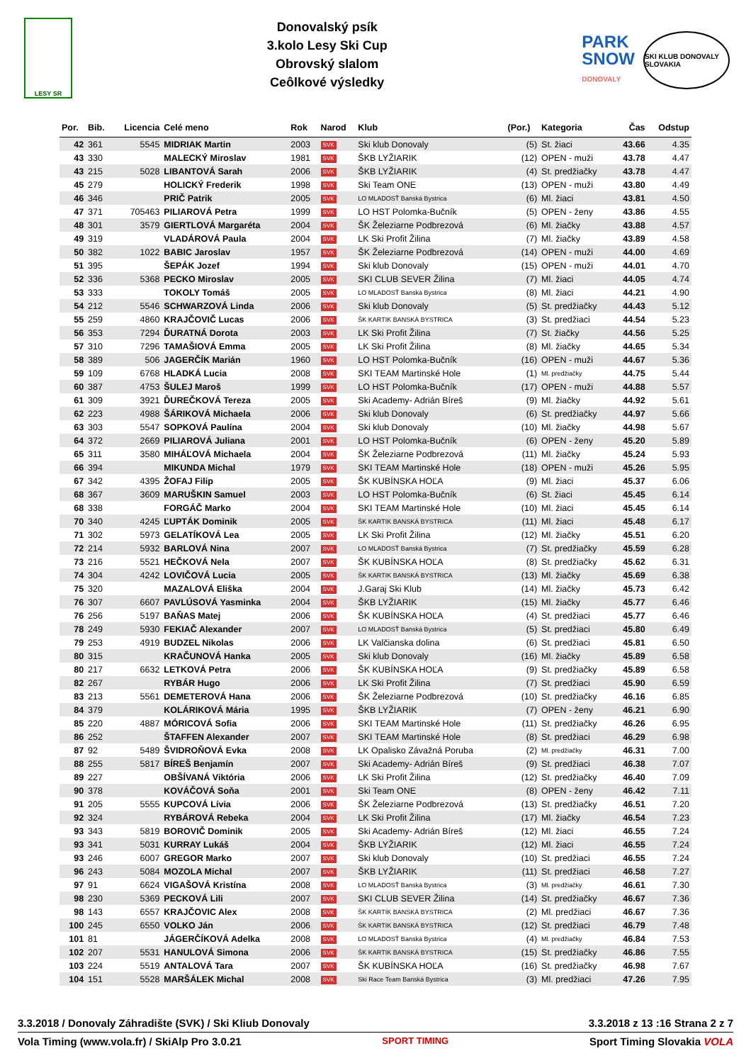LESY SR
Donovalský psík
3.kolo Lesy Ski Cup
Obrovský slalom
Ceôlkové výsledky
PARK
SNOW
DONOVALY
SKI KLUB DONOVALY SLOVAKIA
| Por. | Bib. | Licencia | Celé meno | Rok | Narod | Klub | (Por.) | Kategoria | Čas | Odstup |
| --- | --- | --- | --- | --- | --- | --- | --- | --- | --- | --- |
| 42 | 361 | 5545 | MIDRIAK Martin | 2003 | SVK | Ski klub Donovaly | (5) | St. žiaci | 43.66 | 4.35 |
| 43 | 330 | | MALECKÝ Miroslav | 1981 | SVK | ŠKB LYŽIARIK | (12) | OPEN - muži | 43.78 | 4.47 |
| 43 | 215 | 5028 | LIBANTOVÁ Sarah | 2006 | SVK | ŠKB LYŽIARIK | (4) | St. predžiačky | 43.78 | 4.47 |
| 45 | 279 | | HOLICKÝ Frederik | 1998 | SVK | Ski Team ONE | (13) | OPEN - muži | 43.80 | 4.49 |
| 46 | 346 | | PRIČ Patrik | 2005 | SVK | LO MLADOSŤ Banská Bystrica | (6) | Ml. žiaci | 43.81 | 4.50 |
| 47 | 371 | 705463 | PILIAROVÁ Petra | 1999 | SVK | LO HST Polomka-Bučník | (5) | OPEN - ženy | 43.86 | 4.55 |
| 48 | 301 | 3579 | GIERTLOVÁ Margaréta | 2004 | SVK | ŠK Železiarne Podbrezová | (6) | Ml. žiačky | 43.88 | 4.57 |
| 49 | 319 | | VLADÁROVÁ Paula | 2004 | SVK | LK Ski Profit Žilina | (7) | Ml. žiačky | 43.89 | 4.58 |
| 50 | 382 | 1022 | BABIC Jaroslav | 1957 | SVK | ŠK Železiarne Podbrezová | (14) | OPEN - muži | 44.00 | 4.69 |
| 51 | 395 | | ŠEPÁK Jozef | 1994 | SVK | Ski klub Donovaly | (15) | OPEN - muži | 44.01 | 4.70 |
| 52 | 336 | 5368 | PECKO Miroslav | 2005 | SVK | SKI CLUB SEVER Žilina | (7) | Ml. žiaci | 44.05 | 4.74 |
| 53 | 333 | | TOKOLY Tomáš | 2005 | SVK | LO MLADOSŤ Banská Bystrica | (8) | Ml. žiaci | 44.21 | 4.90 |
| 54 | 212 | 5546 | SCHWARZOVÁ Linda | 2006 | SVK | Ski klub Donovaly | (5) | St. predžiačky | 44.43 | 5.12 |
| 55 | 259 | 4860 | KRAJČOVIČ Lucas | 2006 | SVK | ŠK KARTIK BANSKÁ BYSTRICA | (3) | St. predžiaci | 44.54 | 5.23 |
| 56 | 353 | 7294 | ĎURATNÁ Dorota | 2003 | SVK | LK Ski Profit Žilina | (7) | St. žiačky | 44.56 | 5.25 |
| 57 | 310 | 7296 | TAMAŠIOVÁ Emma | 2005 | SVK | LK Ski Profit Žilina | (8) | Ml. žiačky | 44.65 | 5.34 |
| 58 | 389 | 506 | JAGERČÍK Marián | 1960 | SVK | LO HST Polomka-Bučník | (16) | OPEN - muži | 44.67 | 5.36 |
| 59 | 109 | 6768 | HLADKÁ Lucia | 2008 | SVK | SKI TEAM Martinské Hole | (1) | Ml. predžiačky | 44.75 | 5.44 |
| 60 | 387 | 4753 | ŠULEJ Maroš | 1999 | SVK | LO HST Polomka-Bučník | (17) | OPEN - muži | 44.88 | 5.57 |
| 61 | 309 | 3921 | ĎUREČKOVÁ Tereza | 2005 | SVK | Ski Academy- Adrián Bíreš | (9) | Ml. žiačky | 44.92 | 5.61 |
| 62 | 223 | 4988 | ŠÁRIKOVÁ Michaela | 2006 | SVK | Ski klub Donovaly | (6) | St. predžiačky | 44.97 | 5.66 |
| 63 | 303 | 5547 | SOPKOVÁ Paulína | 2004 | SVK | Ski klub Donovaly | (10) | Ml. žiačky | 44.98 | 5.67 |
| 64 | 372 | 2669 | PILIAROVÁ Juliana | 2001 | SVK | LO HST Polomka-Bučník | (6) | OPEN - ženy | 45.20 | 5.89 |
| 65 | 311 | 3580 | MIHÁĽOVÁ Michaela | 2004 | SVK | ŠK Železiarne Podbrezová | (11) | Ml. žiačky | 45.24 | 5.93 |
| 66 | 394 | | MIKUNDA Michal | 1979 | SVK | SKI TEAM Martinské Hole | (18) | OPEN - muži | 45.26 | 5.95 |
| 67 | 342 | 4395 | ŽOFAJ Filip | 2005 | SVK | ŠK KUBÍNSKA HOĽA | (9) | Ml. žiaci | 45.37 | 6.06 |
| 68 | 367 | 3609 | MARUŠKIN Samuel | 2003 | SVK | LO HST Polomka-Bučník | (6) | St. žiaci | 45.45 | 6.14 |
| 68 | 338 | | FORGÁČ Marko | 2004 | SVK | SKI TEAM Martinské Hole | (10) | Ml. žiaci | 45.45 | 6.14 |
| 70 | 340 | 4245 | ĽUPTÁK Dominik | 2005 | SVK | ŠK KARTIK BANSKÁ BYSTRICA | (11) | Ml. žiaci | 45.48 | 6.17 |
| 71 | 302 | 5973 | GELATÍKOVÁ Lea | 2005 | SVK | LK Ski Profit Žilina | (12) | Ml. žiačky | 45.51 | 6.20 |
| 72 | 214 | 5932 | BARLOVÁ Nina | 2007 | SVK | LO MLADOSŤ Banská Bystrica | (7) | St. predžiačky | 45.59 | 6.28 |
| 73 | 216 | 5521 | HEČKOVÁ Nela | 2007 | SVK | ŠK KUBÍNSKA HOĽA | (8) | St. predžiačky | 45.62 | 6.31 |
| 74 | 304 | 4242 | LOVIČOVÁ Lucia | 2005 | SVK | ŠK KARTIK BANSKÁ BYSTRICA | (13) | Ml. žiačky | 45.69 | 6.38 |
| 75 | 320 | | MAZALOVÁ Eliška | 2004 | SVK | J.Garaj Ski Klub | (14) | Ml. žiačky | 45.73 | 6.42 |
| 76 | 307 | 6607 | PAVLÚSOVÁ Yasminka | 2004 | SVK | ŠKB LYŽIARIK | (15) | Ml. žiačky | 45.77 | 6.46 |
| 76 | 256 | 5197 | BAŇAS Matej | 2006 | SVK | ŠK KUBÍNSKA HOĽA | (4) | St. predžiaci | 45.77 | 6.46 |
| 78 | 249 | 5930 | FEKIAČ Alexander | 2007 | SVK | LO MLADOSŤ Banská Bystrica | (5) | St. predžiaci | 45.80 | 6.49 |
| 79 | 253 | 4919 | BUDZEL Nikolas | 2006 | SVK | LK Valčianska dolina | (6) | St. predžiaci | 45.81 | 6.50 |
| 80 | 315 | | KRAČUNOVÁ Hanka | 2005 | SVK | Ski klub Donovaly | (16) | Ml. žiačky | 45.89 | 6.58 |
| 80 | 217 | 6632 | LETKOVÁ Petra | 2006 | SVK | ŠK KUBÍNSKA HOĽA | (9) | St. predžiačky | 45.89 | 6.58 |
| 82 | 267 | | RYBÁR Hugo | 2006 | SVK | LK Ski Profit Žilina | (7) | St. predžiaci | 45.90 | 6.59 |
| 83 | 213 | 5561 | DEMETEROVÁ Hana | 2006 | SVK | ŠK Železiarne Podbrezová | (10) | St. predžiačky | 46.16 | 6.85 |
| 84 | 379 | | KOLÁRIKOVÁ Mária | 1995 | SVK | ŠKB LYŽIARIK | (7) | OPEN - ženy | 46.21 | 6.90 |
| 85 | 220 | 4887 | MÓRICOVÁ Sofia | 2006 | SVK | SKI TEAM Martinské Hole | (11) | St. predžiačky | 46.26 | 6.95 |
| 86 | 252 | | ŠTAFFEN Alexander | 2007 | SVK | SKI TEAM Martinské Hole | (8) | St. predžiaci | 46.29 | 6.98 |
| 87 | 92 | 5489 | ŠVIDROŇOVÁ Evka | 2008 | SVK | LK Opalisko Závažná Poruba | (2) | Ml. predžiačky | 46.31 | 7.00 |
| 88 | 255 | 5817 | BÍREŠ Benjamín | 2007 | SVK | Ski Academy- Adrián Bíreš | (9) | St. predžiaci | 46.38 | 7.07 |
| 89 | 227 | | OBŠÍVANÁ Viktória | 2006 | SVK | LK Ski Profit Žilina | (12) | St. predžiačky | 46.40 | 7.09 |
| 90 | 378 | | KOVÁČOVÁ Soňa | 2001 | SVK | Ski Team ONE | (8) | OPEN - ženy | 46.42 | 7.11 |
| 91 | 205 | 5555 | KUPCOVÁ Lívia | 2006 | SVK | ŠK Železiarne Podbrezová | (13) | St. predžiačky | 46.51 | 7.20 |
| 92 | 324 | | RYBÁROVÁ Rebeka | 2004 | SVK | LK Ski Profit Žilina | (17) | Ml. žiačky | 46.54 | 7.23 |
| 93 | 343 | 5819 | BOROVIČ Dominik | 2005 | SVK | Ski Academy- Adrián Bíreš | (12) | Ml. žiaci | 46.55 | 7.24 |
| 93 | 341 | 5031 | KURRAY Lukáš | 2004 | SVK | ŠKB LYŽIARIK | (12) | Ml. žiaci | 46.55 | 7.24 |
| 93 | 246 | 6007 | GREGOR Marko | 2007 | SVK | Ski klub Donovaly | (10) | St. predžiaci | 46.55 | 7.24 |
| 96 | 243 | 5084 | MOZOLA Michal | 2007 | SVK | ŠKB LYŽIARIK | (11) | St. predžiaci | 46.58 | 7.27 |
| 97 | 91 | 6624 | VIGAŠOVÁ Kristína | 2008 | SVK | LO MLADOSŤ Banská Bystrica | (3) | Ml. predžiačky | 46.61 | 7.30 |
| 98 | 230 | 5369 | PECKOVÁ Lili | 2007 | SVK | SKI CLUB SEVER Žilina | (14) | St. predžiačky | 46.67 | 7.36 |
| 98 | 143 | 6557 | KRAJČOVIC Alex | 2008 | SVK | ŠK KARTIK BANSKÁ BYSTRICA | (2) | Ml. predžiaci | 46.67 | 7.36 |
| 100 | 245 | 6550 | VOLKO Ján | 2006 | SVK | ŠK KARTIK BANSKÁ BYSTRICA | (12) | St. predžiaci | 46.79 | 7.48 |
| 101 | 81 | | JÁGERČÍKOVÁ Adelka | 2008 | SVK | LO MLADOSŤ Banská Bystrica | (4) | Ml. predžiačky | 46.84 | 7.53 |
| 102 | 207 | 5531 | HANULOVÁ Simona | 2006 | SVK | ŠK KARTIK BANSKÁ BYSTRICA | (15) | St. predžiačky | 46.86 | 7.55 |
| 103 | 224 | 5519 | ANTALOVÁ Tara | 2007 | SVK | ŠK KUBÍNSKA HOĽA | (16) | St. predžiačky | 46.98 | 7.67 |
| 104 | 151 | 5528 | MARŠÁLEK Michal | 2008 | SVK | Ski Race Team Banská Bystrica | (3) | Ml. predžiaci | 47.26 | 7.95 |
3.3.2018 / Donovaly Záhradište (SVK) / Ski Kliub Donovaly 3.3.2018 z 13 :16 Strana 2 z 7
Vola Timing (www.vola.fr) / SkiAlp Pro 3.0.21 SPORT TIMING Sport Timing Slovakia VOLA